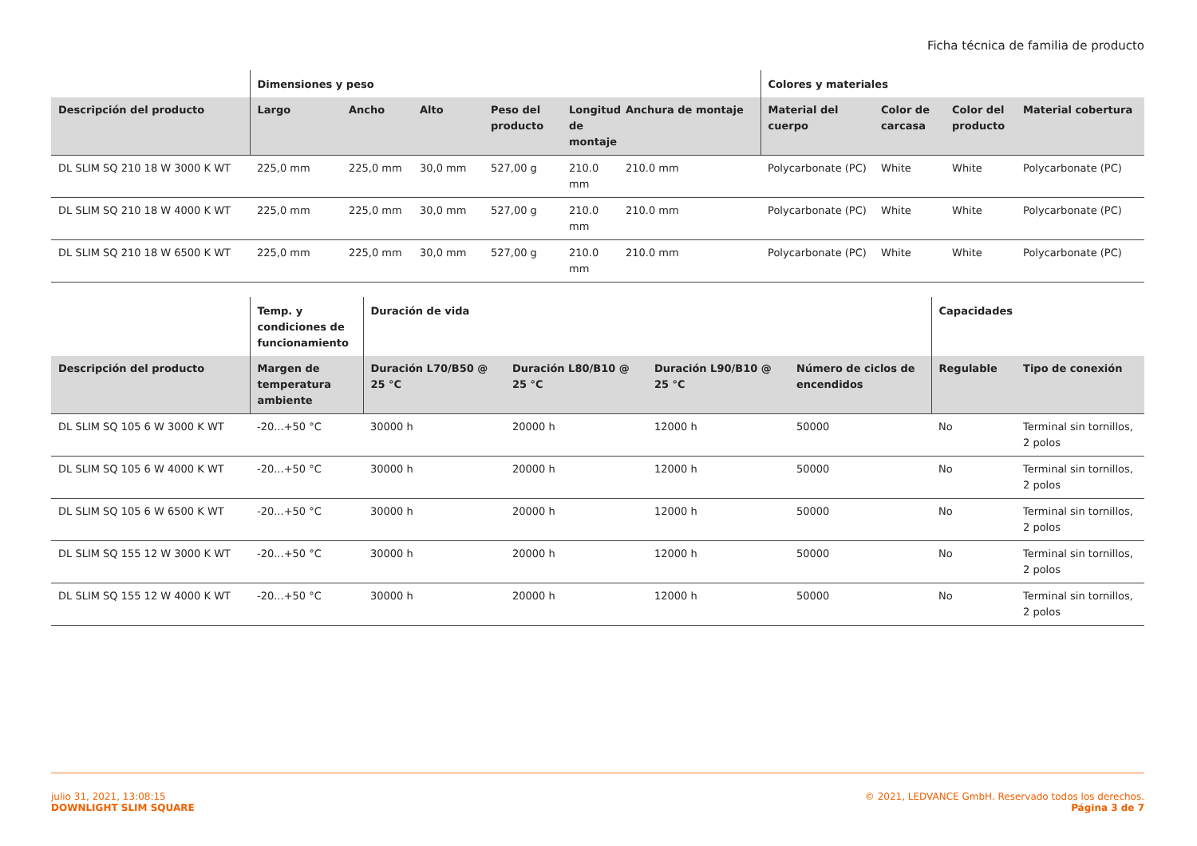Ficha técnica de familia de producto
| | Dimensiones y peso | | | | | | Colores y materiales | | | |
| --- | --- | --- | --- | --- | --- | --- | --- | --- | --- | --- |
| Descripción del producto | Largo | Ancho | Alto | Peso del producto | Longitud de montaje | Anchura de montaje | Material del cuerpo | Color de carcasa | Color del producto | Material cobertura |
| DL SLIM SQ 210 18 W 3000 K WT | 225,0 mm | 225,0 mm | 30,0 mm | 527,00 g | 210.0 mm | 210.0 mm | Polycarbonate (PC) | White | White | Polycarbonate (PC) |
| DL SLIM SQ 210 18 W 4000 K WT | 225,0 mm | 225,0 mm | 30,0 mm | 527,00 g | 210.0 mm | 210.0 mm | Polycarbonate (PC) | White | White | Polycarbonate (PC) |
| DL SLIM SQ 210 18 W 6500 K WT | 225,0 mm | 225,0 mm | 30,0 mm | 527,00 g | 210.0 mm | 210.0 mm | Polycarbonate (PC) | White | White | Polycarbonate (PC) |
| | Temp. y condiciones de funcionamiento | Duración de vida | | | | Capacidades | |
| --- | --- | --- | --- | --- | --- | --- | --- |
| Descripción del producto | Margen de temperatura ambiente | Duración L70/B50 @ 25 °C | Duración L80/B10 @ 25 °C | Duración L90/B10 @ 25 °C | Número de ciclos de encendidos | Regulable | Tipo de conexión |
| DL SLIM SQ 105 6 W 3000 K WT | -20...+50 °C | 30000 h | 20000 h | 12000 h | 50000 | No | Terminal sin tornillos, 2 polos |
| DL SLIM SQ 105 6 W 4000 K WT | -20...+50 °C | 30000 h | 20000 h | 12000 h | 50000 | No | Terminal sin tornillos, 2 polos |
| DL SLIM SQ 105 6 W 6500 K WT | -20...+50 °C | 30000 h | 20000 h | 12000 h | 50000 | No | Terminal sin tornillos, 2 polos |
| DL SLIM SQ 155 12 W 3000 K WT | -20...+50 °C | 30000 h | 20000 h | 12000 h | 50000 | No | Terminal sin tornillos, 2 polos |
| DL SLIM SQ 155 12 W 4000 K WT | -20...+50 °C | 30000 h | 20000 h | 12000 h | 50000 | No | Terminal sin tornillos, 2 polos |
julio 31, 2021, 13:08:15
DOWNLIGHT SLIM SQUARE
© 2021, LEDVANCE GmbH. Reservado todos los derechos.
Página 3 de 7